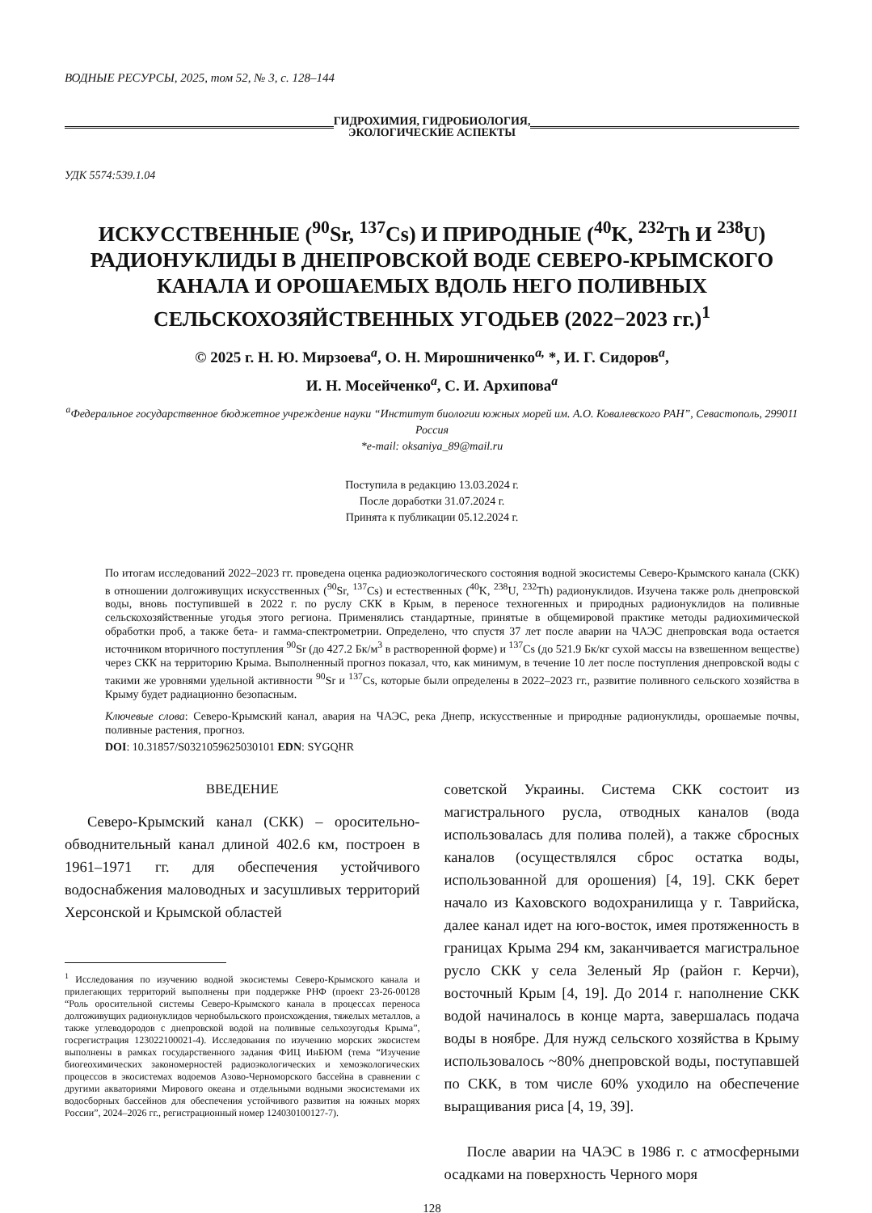ВОДНЫЕ РЕСУРСЫ, 2025, том 52, № 3, с. 128–144
ГИДРОХИМИЯ, ГИДРОБИОЛОГИЯ,
ЭКОЛОГИЧЕСКИЕ АСПЕКТЫ
УДК 5574:539.1.04
ИСКУССТВЕННЫЕ (<sup>90</sup>Sr, <sup>137</sup>Cs) И ПРИРОДНЫЕ (<sup>40</sup>K, <sup>232</sup>Th И <sup>238</sup>U) РАДИОНУКЛИДЫ В ДНЕПРОВСКОЙ ВОДЕ СЕВЕРО-КРЫМСКОГО КАНАЛА И ОРОШАЕМЫХ ВДОЛЬ НЕГО ПОЛИВНЫХ СЕЛЬСКОХОЗЯЙСТВЕННЫХ УГОДЬЕВ (2022−2023 гг.)<sup>1</sup>
© 2025 г. Н. Ю. Мирзоева<sup>a</sup>, О. Н. Мирошниченко<sup>a,</sup> *, И. Г. Сидоров<sup>a</sup>,
И. Н. Мосейченко<sup>a</sup>, С. И. Архипова<sup>a</sup>
<sup>a</sup> Федеральное государственное бюджетное учреждение науки “Институт биологии южных морей им. А.О. Ковалевского РАН”, Севастополь, 299011 Россия
*e-mail: oksaniya_89@mail.ru
Поступила в редакцию 13.03.2024 г.
После доработки 31.07.2024 г.
Принята к публикации 05.12.2024 г.
По итогам исследований 2022–2023 гг. проведена оценка радиоэкологического состояния водной экосистемы Северо-Крымского канала (СКК) в отношении долгоживущих искусственных (<sup>90</sup>Sr, <sup>137</sup>Cs) и естественных (<sup>40</sup>K, <sup>238</sup>U, <sup>232</sup>Th) радионуклидов. Изучена также роль днепровской воды, вновь поступившей в 2022 г. по руслу СКК в Крым, в переносе техногенных и природных радионуклидов на поливные сельскохозяйственные угодья этого региона. Применялись стандартные, принятые в общемировой практике методы радиохимической обработки проб, а также бета- и гамма-спектрометрии. Определено, что спустя 37 лет после аварии на ЧАЭС днепровская вода остается источником вторичного поступления <sup>90</sup>Sr (до 427.2 Бк/м<sup>3</sup> в растворенной форме) и <sup>137</sup>Cs (до 521.9 Бк/кг сухой массы на взвешенном веществе) через СКК на территорию Крыма. Выполненный прогноз показал, что, как минимум, в течение 10 лет после поступления днепровской воды с такими же уровнями удельной активности <sup>90</sup>Sr и <sup>137</sup>Cs, которые были определены в 2022–2023 гг., развитие поливного сельского хозяйства в Крыму будет радиационно безопасным.
Ключевые слова: Северо-Крымский канал, авария на ЧАЭС, река Днепр, искусственные и природные радионуклиды, орошаемые почвы, поливные растения, прогноз.
DOI: 10.31857/S0321059625030101 EDN: SYGQHR
ВВЕДЕНИЕ
Северо-Крымский канал (СКК) – оросительно-обводнительный канал длиной 402.6 км, построен в 1961–1971 гг. для обеспечения устойчивого водоснабжения маловодных и засушливых территорий Херсонской и Крымской областей
<sup>1</sup> Исследования по изучению водной экосистемы Северо-Крымского канала и прилегающих территорий выполнены при поддержке РНФ (проект 23-26-00128 “Роль оросительной системы Северо-Крымского канала в процессах переноса долгоживущих радионуклидов чернобыльского происхождения, тяжелых металлов, а также углеводородов с днепровской водой на поливные сельхозугодья Крыма”, госрегистрация 123022100021-4). Исследования по изучению морских экосистем выполнены в рамках государственного задания ФИЦ ИнБЮМ (тема “Изучение биогеохимических закономерностей радиоэкологических и хемоэкологических процессов в экосистемах водоемов Азово-Черноморского бассейна в сравнении с другими акваториями Мирового океана и отдельными водными экосистемами их водосборных бассейнов для обеспечения устойчивого развития на южных морях России”, 2024–2026 гг., регистрационный номер 124030100127-7).
советской Украины. Система СКК состоит из магистрального русла, отводных каналов (вода использовалась для полива полей), а также сбросных каналов (осуществлялся сброс остатка воды, использованной для орошения) [4, 19]. СКК берет начало из Каховского водохранилища у г. Таврийска, далее канал идет на юго-восток, имея протяженность в границах Крыма 294 км, заканчивается магистральное русло СКК у села Зеленый Яр (район г. Керчи), восточный Крым [4, 19]. До 2014 г. наполнение СКК водой начиналось в конце марта, завершалась подача воды в ноябре. Для нужд сельского хозяйства в Крыму использовалось ~80% днепровской воды, поступавшей по СКК, в том числе 60% уходило на обеспечение выращивания риса [4, 19, 39].
После аварии на ЧАЭС в 1986 г. с атмосферными осадками на поверхность Черного моря
128